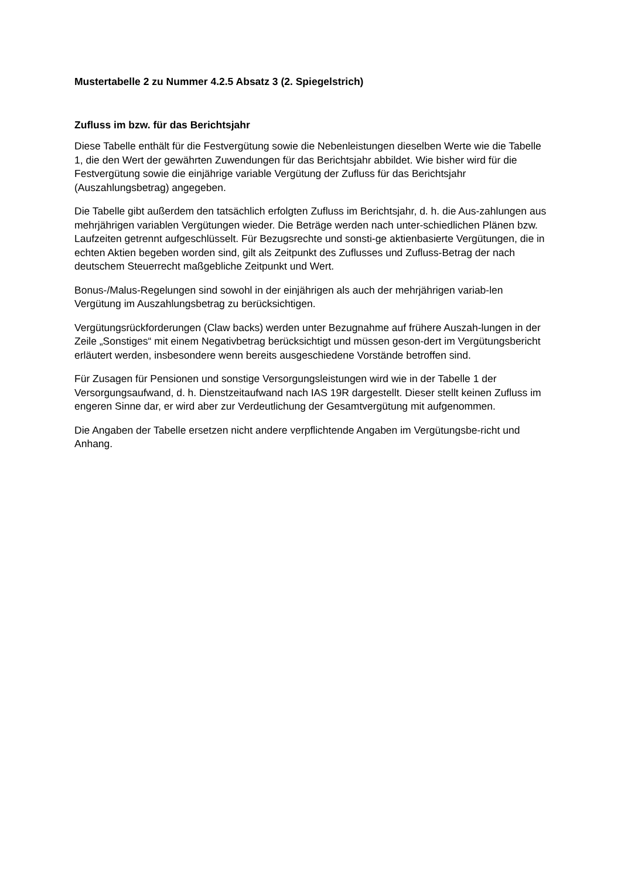Mustertabelle 2 zu Nummer 4.2.5 Absatz 3 (2. Spiegelstrich)
Zufluss im bzw. für das Berichtsjahr
Diese Tabelle enthält für die Festvergütung sowie die Nebenleistungen dieselben Werte wie die Tabelle 1, die den Wert der gewährten Zuwendungen für das Berichtsjahr abbildet. Wie bisher wird für die Festvergütung sowie die einjährige variable Vergütung der Zufluss für das Berichtsjahr (Auszahlungsbetrag) angegeben.
Die Tabelle gibt außerdem den tatsächlich erfolgten Zufluss im Berichtsjahr, d. h. die Aus-zahlungen aus mehrjährigen variablen Vergütungen wieder. Die Beträge werden nach unter-schiedlichen Plänen bzw. Laufzeiten getrennt aufgeschlüsselt. Für Bezugsrechte und sonsti-ge aktienbasierte Vergütungen, die in echten Aktien begeben worden sind, gilt als Zeitpunkt des Zuflusses und Zufluss-Betrag der nach deutschem Steuerrecht maßgebliche Zeitpunkt und Wert.
Bonus-/Malus-Regelungen sind sowohl in der einjährigen als auch der mehrjährigen variab-len Vergütung im Auszahlungsbetrag zu berücksichtigen.
Vergütungsrückforderungen (Claw backs) werden unter Bezugnahme auf frühere Auszah-lungen in der Zeile „Sonstiges“ mit einem Negativbetrag berücksichtigt und müssen geson-dert im Vergütungsbericht erläutert werden, insbesondere wenn bereits ausgeschiedene Vorstände betroffen sind.
Für Zusagen für Pensionen und sonstige Versorgungsleistungen wird wie in der Tabelle 1 der Versorgungsaufwand, d. h. Dienstzeitaufwand nach IAS 19R dargestellt. Dieser stellt keinen Zufluss im engeren Sinne dar, er wird aber zur Verdeutlichung der Gesamtvergütung mit aufgenommen.
Die Angaben der Tabelle ersetzen nicht andere verpflichtende Angaben im Vergütungsbe-richt und Anhang.